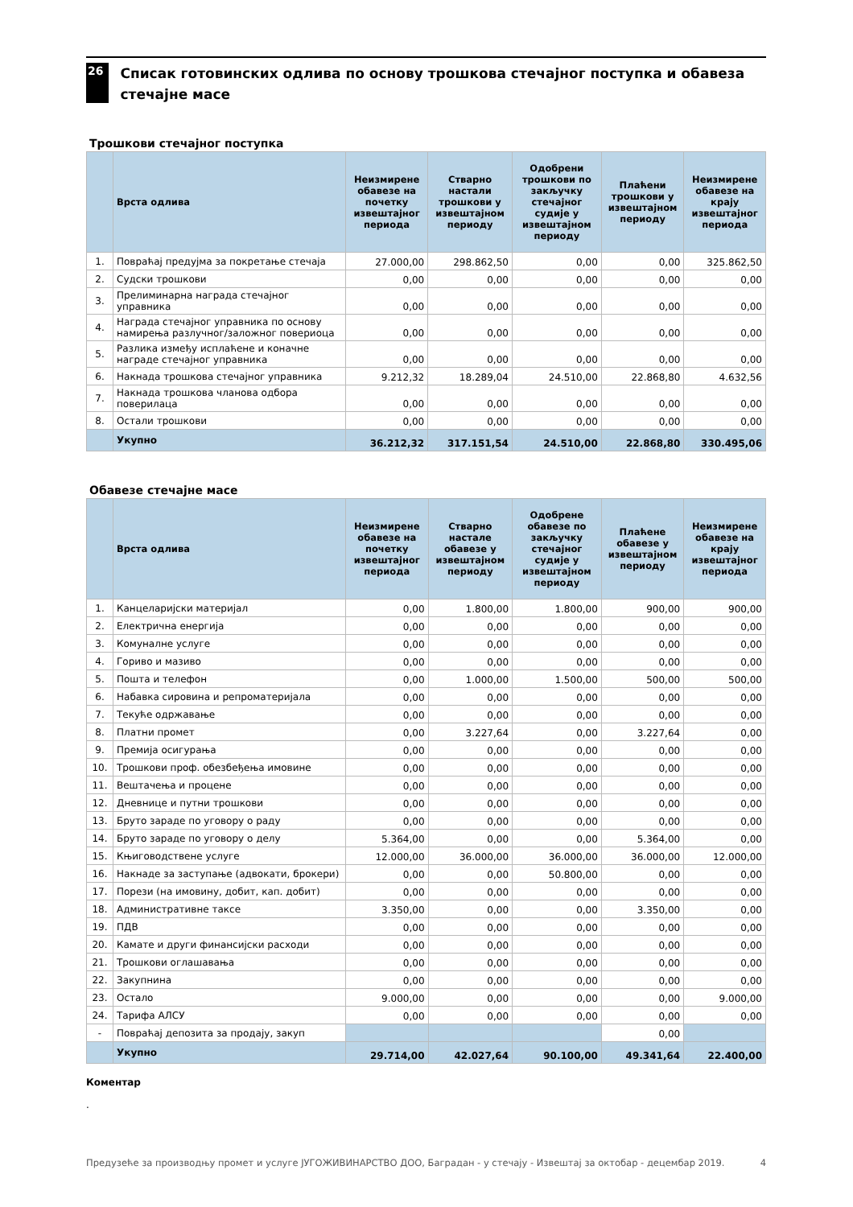26
Списак готовинских одлива по основу трошкова стечајног поступка и обавеза стечајне масе
Трошкови стечајног поступка
| | Врста одлива | Неизмирене обавезе на почетку извештајног периода | Стварно настали трошкови у извештајном периоду | Одобрени трошкови по закључку стечајног судије у извештајном периоду | Плаћени трошкови у извештајном периоду | Неизмирене обавезе на крају извештајног периода |
| --- | --- | --- | --- | --- | --- | --- |
| 1. | Повраћај предујма за покретање стечаја | 27.000,00 | 298.862,50 | 0,00 | 0,00 | 325.862,50 |
| 2. | Судски трошкови | 0,00 | 0,00 | 0,00 | 0,00 | 0,00 |
| 3. | Прелиминарна награда стечајног управника | 0,00 | 0,00 | 0,00 | 0,00 | 0,00 |
| 4. | Награда стечајног управника по основу намирења разлучног/заложног повериоца | 0,00 | 0,00 | 0,00 | 0,00 | 0,00 |
| 5. | Разлика између исплаћене и коначне награде стечајног управника | 0,00 | 0,00 | 0,00 | 0,00 | 0,00 |
| 6. | Накнада трошкова стечајног управника | 9.212,32 | 18.289,04 | 24.510,00 | 22.868,80 | 4.632,56 |
| 7. | Накнада трошкова чланова одбора поверилаца | 0,00 | 0,00 | 0,00 | 0,00 | 0,00 |
| 8. | Остали трошкови | 0,00 | 0,00 | 0,00 | 0,00 | 0,00 |
| | Укупно | 36.212,32 | 317.151,54 | 24.510,00 | 22.868,80 | 330.495,06 |
Обавезе стечајне масе
| | Врста одлива | Неизмирене обавезе на почетку извештајног периода | Стварно настале обавезе у извештајном периоду | Одобрене обавезе по закључку стечајног судије у извештајном периоду | Плаћене обавезе у извештајном периоду | Неизмирене обавезе на крају извештајног периода |
| --- | --- | --- | --- | --- | --- | --- |
| 1. | Канцеларијски материјал | 0,00 | 1.800,00 | 1.800,00 | 900,00 | 900,00 |
| 2. | Електрична енергија | 0,00 | 0,00 | 0,00 | 0,00 | 0,00 |
| 3. | Комуналне услуге | 0,00 | 0,00 | 0,00 | 0,00 | 0,00 |
| 4. | Гориво и мазиво | 0,00 | 0,00 | 0,00 | 0,00 | 0,00 |
| 5. | Пошта и телефон | 0,00 | 1.000,00 | 1.500,00 | 500,00 | 500,00 |
| 6. | Набавка сировина и репроматеријала | 0,00 | 0,00 | 0,00 | 0,00 | 0,00 |
| 7. | Текуће одржавање | 0,00 | 0,00 | 0,00 | 0,00 | 0,00 |
| 8. | Платни промет | 0,00 | 3.227,64 | 0,00 | 3.227,64 | 0,00 |
| 9. | Премија осигурања | 0,00 | 0,00 | 0,00 | 0,00 | 0,00 |
| 10. | Трошкови проф. обезбеђења имовине | 0,00 | 0,00 | 0,00 | 0,00 | 0,00 |
| 11. | Вештачења и процене | 0,00 | 0,00 | 0,00 | 0,00 | 0,00 |
| 12. | Дневнице и путни трошкови | 0,00 | 0,00 | 0,00 | 0,00 | 0,00 |
| 13. | Бруто зараде по уговору о раду | 0,00 | 0,00 | 0,00 | 0,00 | 0,00 |
| 14. | Бруто зараде по уговору о делу | 5.364,00 | 0,00 | 0,00 | 5.364,00 | 0,00 |
| 15. | Књиговодствене услуге | 12.000,00 | 36.000,00 | 36.000,00 | 36.000,00 | 12.000,00 |
| 16. | Накнаде за заступање (адвокати, брокери) | 0,00 | 0,00 | 50.800,00 | 0,00 | 0,00 |
| 17. | Порези (на имовину, добит, кап. добит) | 0,00 | 0,00 | 0,00 | 0,00 | 0,00 |
| 18. | Административне таксе | 3.350,00 | 0,00 | 0,00 | 3.350,00 | 0,00 |
| 19. | ПДВ | 0,00 | 0,00 | 0,00 | 0,00 | 0,00 |
| 20. | Камате и други финансијски расходи | 0,00 | 0,00 | 0,00 | 0,00 | 0,00 |
| 21. | Трошкови оглашавања | 0,00 | 0,00 | 0,00 | 0,00 | 0,00 |
| 22. | Закупнина | 0,00 | 0,00 | 0,00 | 0,00 | 0,00 |
| 23. | Остало | 9.000,00 | 0,00 | 0,00 | 0,00 | 9.000,00 |
| 24. | Тарифа АЛСУ | 0,00 | 0,00 | 0,00 | 0,00 | 0,00 |
| - | Повраћај депозита за продају, закуп | | | | 0,00 | |
| | Укупно | 29.714,00 | 42.027,64 | 90.100,00 | 49.341,64 | 22.400,00 |
Коментар
.
Предузеће за производњу промет и услуге ЈУГОЖИВИНАРСТВО ДОО, Баградан - у стечају - Извештај за октобар - децембар 2019. 4